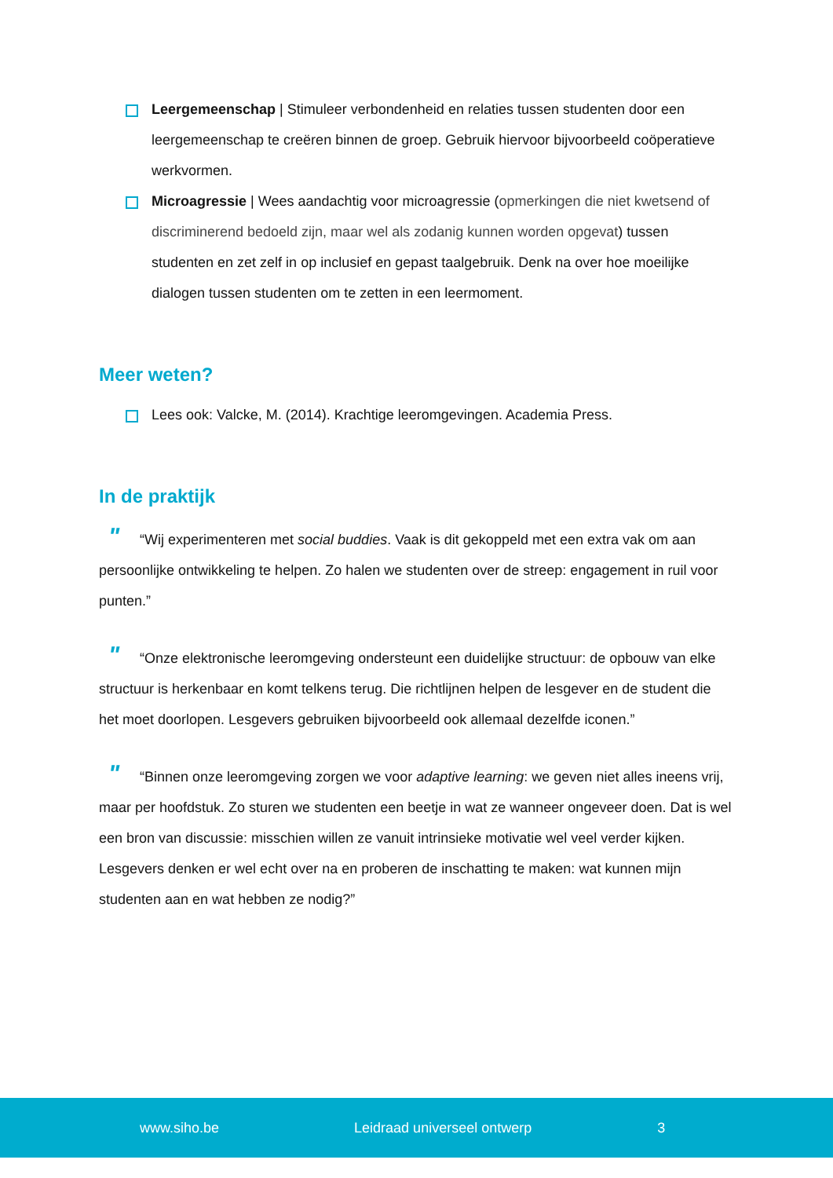Leergemeenschap | Stimuleer verbondenheid en relaties tussen studenten door een leergemeenschap te creëren binnen de groep. Gebruik hiervoor bijvoorbeeld coöperatieve werkvormen.
Microagressie | Wees aandachtig voor microagressie (opmerkingen die niet kwetsend of discriminerend bedoeld zijn, maar wel als zodanig kunnen worden opgevat) tussen studenten en zet zelf in op inclusief en gepast taalgebruik. Denk na over hoe moeilijke dialogen tussen studenten om te zetten in een leermoment.
Meer weten?
Lees ook: Valcke, M. (2014). Krachtige leeromgevingen. Academia Press.
In de praktijk
" “Wij experimenteren met social buddies. Vaak is dit gekoppeld met een extra vak om aan persoonlijke ontwikkeling te helpen. Zo halen we studenten over de streep: engagement in ruil voor punten.”
" “Onze elektronische leeromgeving ondersteunt een duidelijke structuur: de opbouw van elke structuur is herkenbaar en komt telkens terug. Die richtlijnen helpen de lesgever en de student die het moet doorlopen. Lesgevers gebruiken bijvoorbeeld ook allemaal dezelfde iconen.”
" “Binnen onze leeromgeving zorgen we voor adaptive learning: we geven niet alles ineens vrij, maar per hoofdstuk. Zo sturen we studenten een beetje in wat ze wanneer ongeveer doen. Dat is wel een bron van discussie: misschien willen ze vanuit intrinsieke motivatie wel veel verder kijken. Lesgevers denken er wel echt over na en proberen de inschatting te maken: wat kunnen mijn studenten aan en wat hebben ze nodig?”
www.siho.be Leidraad universeel ontwerp 3